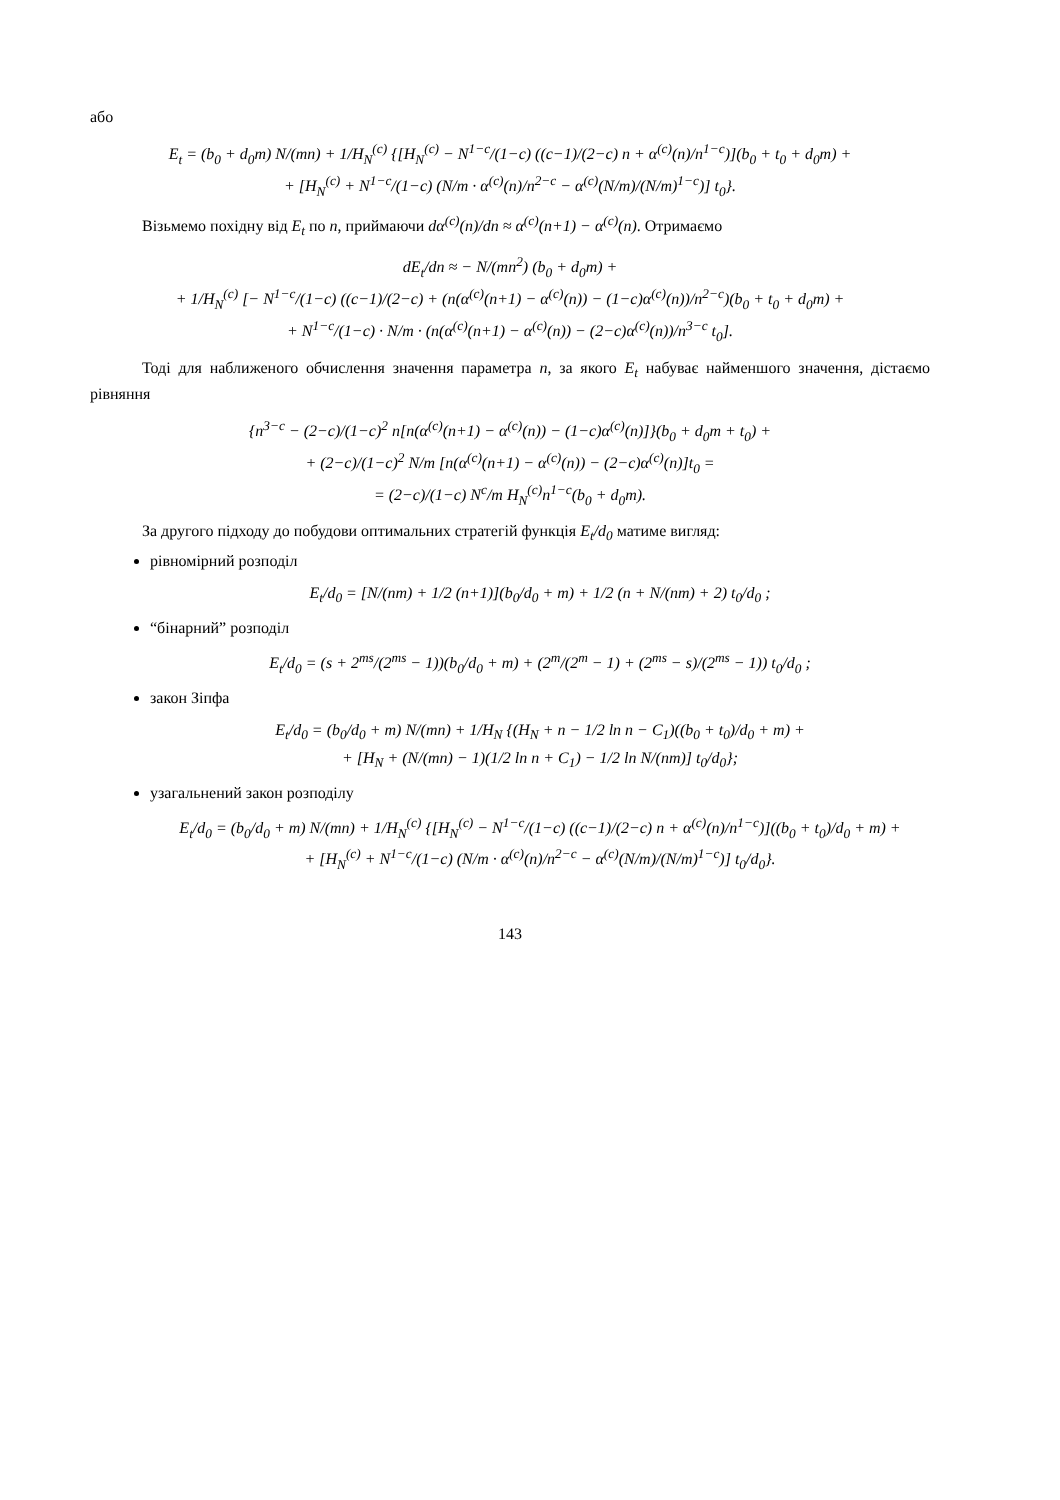або
E<sub>t</sub> = (b<sub>0</sub> + d<sub>0</sub>m) N/(mn) + 1/H<sub>N</sub><sup>(c)</sup> {[H<sub>N</sub><sup>(c)</sup> − N<sup>1−c</sup>/(1−c) ((c−1)/(2−c) n + α<sup>(c)</sup>(n)/n<sup>1−c</sup>)](b<sub>0</sub> + t<sub>0</sub> + d<sub>0</sub>m) +
+ [H<sub>N</sub><sup>(c)</sup> + N<sup>1−c</sup>/(1−c) (N/m · α<sup>(c)</sup>(n)/n<sup>2−c</sup> − α<sup>(c)</sup>(N/m)/(N/m)<sup>1−c</sup>)] t<sub>0</sub>}.
Візьмемо похідну від E<sub>t</sub> по n, приймаючи dα<sup>(c)</sup>(n)/dn ≈ α<sup>(c)</sup>(n+1) − α<sup>(c)</sup>(n). Отримаємо
dE<sub>t</sub>/dn ≈ − N/(mn<sup>2</sup>) (b<sub>0</sub> + d<sub>0</sub>m) +
+ 1/H<sub>N</sub><sup>(c)</sup> [− N<sup>1−c</sup>/(1−c) ((c−1)/(2−c) + (n(α<sup>(c)</sup>(n+1) − α<sup>(c)</sup>(n)) − (1−c)α<sup>(c)</sup>(n))/n<sup>2−c</sup>)(b<sub>0</sub> + t<sub>0</sub> + d<sub>0</sub>m) +
+ N<sup>1−c</sup>/(1−c) · N/m · (n(α<sup>(c)</sup>(n+1) − α<sup>(c)</sup>(n)) − (2−c)α<sup>(c)</sup>(n))/n<sup>3−c</sup> t<sub>0</sub>].
Тоді для наближеного обчислення значення параметра n, за якого E<sub>t</sub> набуває найменшого значення, дістаємо рівняння
{n<sup>3−c</sup> − (2−c)/(1−c)<sup>2</sup> n[n(α<sup>(c)</sup>(n+1) − α<sup>(c)</sup>(n)) − (1−c)α<sup>(c)</sup>(n)]}(b<sub>0</sub> + d<sub>0</sub>m + t<sub>0</sub>) +
+ (2−c)/(1−c)<sup>2</sup> N/m [n(α<sup>(c)</sup>(n+1) − α<sup>(c)</sup>(n)) − (2−c)α<sup>(c)</sup>(n)]t<sub>0</sub> =
= (2−c)/(1−c) N<sup>c</sup>/m H<sub>N</sub><sup>(c)</sup>n<sup>1−c</sup>(b<sub>0</sub> + d<sub>0</sub>m).
За другого підходу до побудови оптимальних стратегій функція E<sub>t</sub>/d<sub>0</sub> матиме вигляд:
рівномірний розподіл
E<sub>t</sub>/d<sub>0</sub> = [N/(nm) + 1/2 (n+1)](b<sub>0</sub>/d<sub>0</sub> + m) + 1/2 (n + N/(nm) + 2) t<sub>0</sub>/d<sub>0</sub> ;
“бінарний” розподіл
E<sub>t</sub>/d<sub>0</sub> = (s + 2<sup>ms</sup>/(2<sup>ms</sup> − 1))(b<sub>0</sub>/d<sub>0</sub> + m) + (2<sup>m</sup>/(2<sup>m</sup> − 1) + (2<sup>ms</sup> − s)/(2<sup>ms</sup> − 1)) t<sub>0</sub>/d<sub>0</sub> ;
закон Зіпфа
E<sub>t</sub>/d<sub>0</sub> = (b<sub>0</sub>/d<sub>0</sub> + m) N/(mn) + 1/H<sub>N</sub> {(H<sub>N</sub> + n − 1/2 ln n − C<sub>1</sub>)((b<sub>0</sub> + t<sub>0</sub>)/d<sub>0</sub> + m) +
+ [H<sub>N</sub> + (N/(mn) − 1)(1/2 ln n + C<sub>1</sub>) − 1/2 ln N/(nm)] t<sub>0</sub>/d<sub>0</sub>};
узагальнений закон розподілу
E<sub>t</sub>/d<sub>0</sub> = (b<sub>0</sub>/d<sub>0</sub> + m) N/(mn) + 1/H<sub>N</sub><sup>(c)</sup> {[H<sub>N</sub><sup>(c)</sup> − N<sup>1−c</sup>/(1−c) ((c−1)/(2−c) n + α<sup>(c)</sup>(n)/n<sup>1−c</sup>)]((b<sub>0</sub> + t<sub>0</sub>)/d<sub>0</sub> + m) +
+ [H<sub>N</sub><sup>(c)</sup> + N<sup>1−c</sup>/(1−c) (N/m · α<sup>(c)</sup>(n)/n<sup>2−c</sup> − α<sup>(c)</sup>(N/m)/(N/m)<sup>1−c</sup>)] t<sub>0</sub>/d<sub>0</sub>}.
143